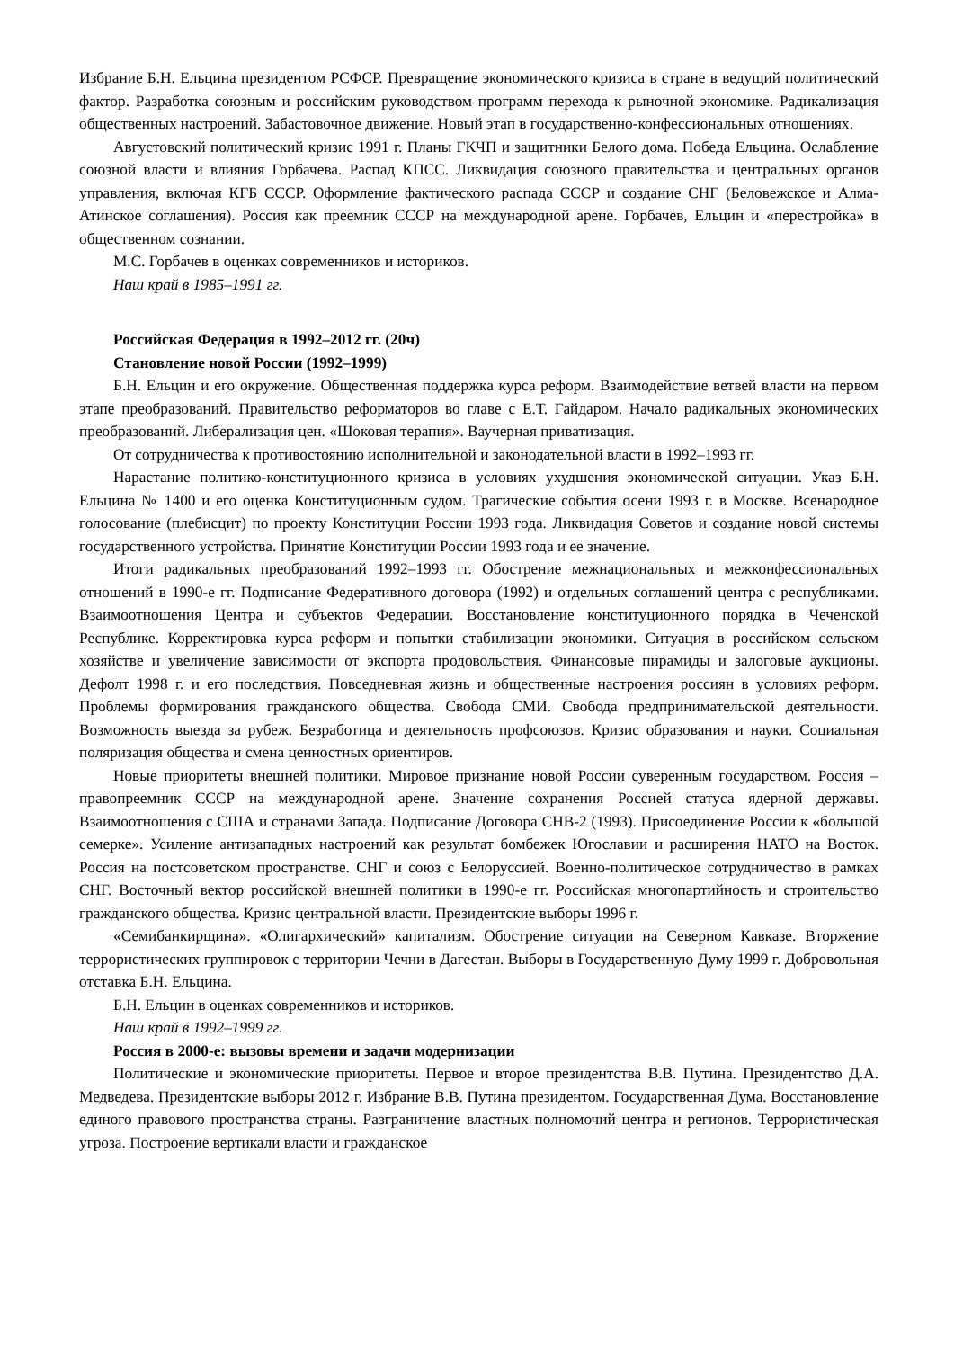Избрание Б.Н. Ельцина президентом РСФСР. Превращение экономического кризиса в стране в ведущий политический фактор. Разработка союзным и российским руководством программ перехода к рыночной экономике. Радикализация общественных настроений. Забастовочное движение. Новый этап в государственно-конфессиональных отношениях.
Августовский политический кризис 1991 г. Планы ГКЧП и защитники Белого дома. Победа Ельцина. Ослабление союзной власти и влияния Горбачева. Распад КПСС. Ликвидация союзного правительства и центральных органов управления, включая КГБ СССР. Оформление фактического распада СССР и создание СНГ (Беловежское и Алма-Атинское соглашения). Россия как преемник СССР на международной арене. Горбачев, Ельцин и «перестройка» в общественном сознании.
М.С. Горбачев в оценках современников и историков.
Наш край в 1985–1991 гг.
Российская Федерация в 1992–2012 гг. (20ч)
Становление новой России (1992–1999)
Б.Н. Ельцин и его окружение. Общественная поддержка курса реформ. Взаимодействие ветвей власти на первом этапе преобразований. Правительство реформаторов во главе с Е.Т. Гайдаром. Начало радикальных экономических преобразований. Либерализация цен. «Шоковая терапия». Ваучерная приватизация.
От сотрудничества к противостоянию исполнительной и законодательной власти в 1992–1993 гг.
Нарастание политико-конституционного кризиса в условиях ухудшения экономической ситуации. Указ Б.Н. Ельцина № 1400 и его оценка Конституционным судом. Трагические события осени 1993 г. в Москве. Всенародное голосование (плебисцит) по проекту Конституции России 1993 года. Ликвидация Советов и создание новой системы государственного устройства. Принятие Конституции России 1993 года и ее значение.
Итоги радикальных преобразований 1992–1993 гг. Обострение межнациональных и межконфессиональных отношений в 1990-е гг. Подписание Федеративного договора (1992) и отдельных соглашений центра с республиками. Взаимоотношения Центра и субъектов Федерации. Восстановление конституционного порядка в Чеченской Республике. Корректировка курса реформ и попытки стабилизации экономики. Ситуация в российском сельском хозяйстве и увеличение зависимости от экспорта продовольствия. Финансовые пирамиды и залоговые аукционы. Дефолт 1998 г. и его последствия. Повседневная жизнь и общественные настроения россиян в условиях реформ. Проблемы формирования гражданского общества. Свобода СМИ. Свобода предпринимательской деятельности. Возможность выезда за рубеж. Безработица и деятельность профсоюзов. Кризис образования и науки. Социальная поляризация общества и смена ценностных ориентиров.
Новые приоритеты внешней политики. Мировое признание новой России суверенным государством. Россия – правопреемник СССР на международной арене. Значение сохранения Россией статуса ядерной державы. Взаимоотношения с США и странами Запада. Подписание Договора СНВ-2 (1993). Присоединение России к «большой семерке». Усиление антизападных настроений как результат бомбежек Югославии и расширения НАТО на Восток. Россия на постсоветском пространстве. СНГ и союз с Белоруссией. Военно-политическое сотрудничество в рамках СНГ. Восточный вектор российской внешней политики в 1990-е гг. Российская многопартийность и строительство гражданского общества. Кризис центральной власти. Президентские выборы 1996 г.
«Семибанкирщина». «Олигархический» капитализм. Обострение ситуации на Северном Кавказе. Вторжение террористических группировок с территории Чечни в Дагестан. Выборы в Государственную Думу 1999 г. Добровольная отставка Б.Н. Ельцина.
Б.Н. Ельцин в оценках современников и историков.
Наш край в 1992–1999 гг.
Россия в 2000-е: вызовы времени и задачи модернизации
Политические и экономические приоритеты. Первое и второе президентства В.В. Путина. Президентство Д.А. Медведева. Президентские выборы 2012 г. Избрание В.В. Путина президентом. Государственная Дума. Восстановление единого правового пространства страны. Разграничение властных полномочий центра и регионов. Террористическая угроза. Построение вертикали власти и гражданское